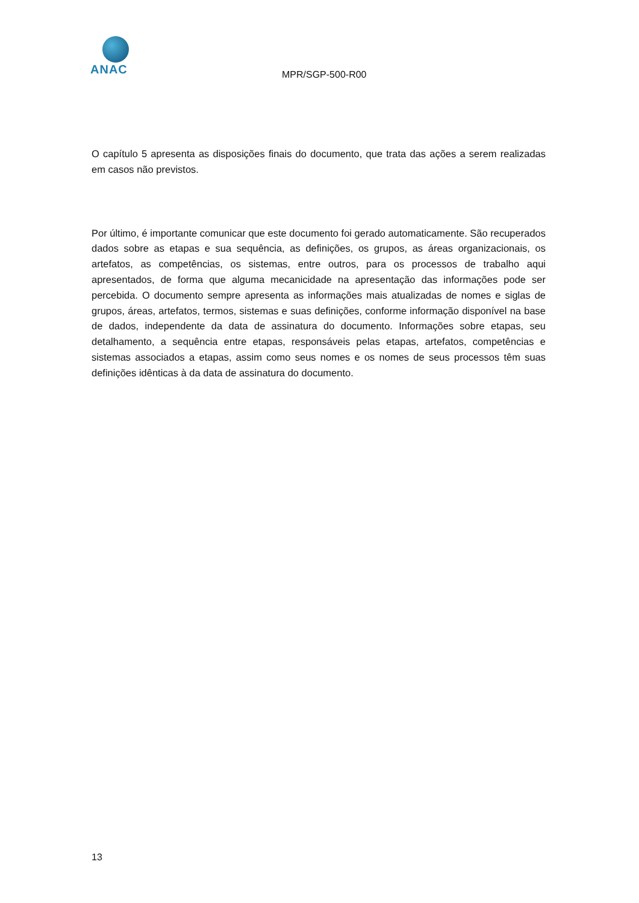ANAC
MPR/SGP-500-R00
O capítulo 5 apresenta as disposições finais do documento, que trata das ações a serem realizadas em casos não previstos.
Por último, é importante comunicar que este documento foi gerado automaticamente. São recuperados dados sobre as etapas e sua sequência, as definições, os grupos, as áreas organizacionais, os artefatos, as competências, os sistemas, entre outros, para os processos de trabalho aqui apresentados, de forma que alguma mecanicidade na apresentação das informações pode ser percebida. O documento sempre apresenta as informações mais atualizadas de nomes e siglas de grupos, áreas, artefatos, termos, sistemas e suas definições, conforme informação disponível na base de dados, independente da data de assinatura do documento. Informações sobre etapas, seu detalhamento, a sequência entre etapas, responsáveis pelas etapas, artefatos, competências e sistemas associados a etapas, assim como seus nomes e os nomes de seus processos têm suas definições idênticas à da data de assinatura do documento.
13